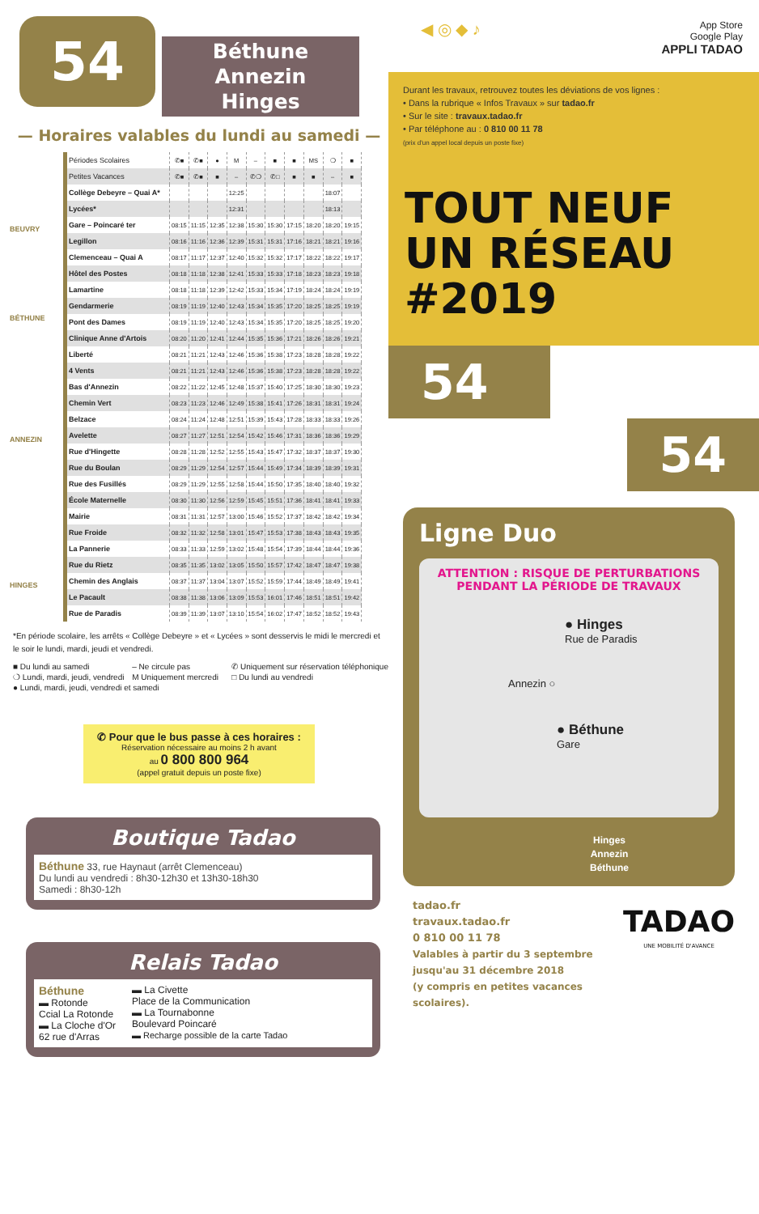54
Béthune
Annezin
Hinges
— Horaires valables du lundi au samedi —
BEUVRY
BÉTHUNE
ANNEZIN
HINGES
| Périodes Scolaires | ✆■ | ✆■ | ● | M | – | ■ | ■ | MS | ❍ | ■ |
| Petites Vacances | ✆■ | ✆■ | ■ | – | ✆❍ | ✆□ | ■ | ■ | – | ■ |
| Collège Debeyre – Quai A* | | | | 12:25 | | | | | 18:07 | |
| Lycées* | | | | 12:31 | | | | | 18:13 | |
| Gare – Poincaré ter | 08:15 | 11:15 | 12:35 | 12:38 | 15:30 | 15:30 | 17:15 | 18:20 | 18:20 | 19:15 |
| Legillon | 08:16 | 11:16 | 12:36 | 12:39 | 15:31 | 15:31 | 17:16 | 18:21 | 18:21 | 19:16 |
| Clemenceau – Quai A | 08:17 | 11:17 | 12:37 | 12:40 | 15:32 | 15:32 | 17:17 | 18:22 | 18:22 | 19:17 |
| Hôtel des Postes | 08:18 | 11:18 | 12:38 | 12:41 | 15:33 | 15:33 | 17:18 | 18:23 | 18:23 | 19:18 |
| Lamartine | 08:18 | 11:18 | 12:39 | 12:42 | 15:33 | 15:34 | 17:19 | 18:24 | 18:24 | 19:19 |
| Gendarmerie | 08:19 | 11:19 | 12:40 | 12:43 | 15:34 | 15:35 | 17:20 | 18:25 | 18:25 | 19:19 |
| Pont des Dames | 08:19 | 11:19 | 12:40 | 12:43 | 15:34 | 15:35 | 17:20 | 18:25 | 18:25 | 19:20 |
| Clinique Anne d'Artois | 08:20 | 11:20 | 12:41 | 12:44 | 15:35 | 15:36 | 17:21 | 18:26 | 18:26 | 19:21 |
| Liberté | 08:21 | 11:21 | 12:43 | 12:46 | 15:36 | 15:38 | 17:23 | 18:28 | 18:28 | 19:22 |
| 4 Vents | 08:21 | 11:21 | 12:43 | 12:46 | 15:36 | 15:38 | 17:23 | 18:28 | 18:28 | 19:22 |
| Bas d'Annezin | 08:22 | 11:22 | 12:45 | 12:48 | 15:37 | 15:40 | 17:25 | 18:30 | 18:30 | 19:23 |
| Chemin Vert | 08:23 | 11:23 | 12:46 | 12:49 | 15:38 | 15:41 | 17:26 | 18:31 | 18:31 | 19:24 |
| Belzace | 08:24 | 11:24 | 12:48 | 12:51 | 15:39 | 15:43 | 17:28 | 18:33 | 18:33 | 19:26 |
| Avelette | 08:27 | 11:27 | 12:51 | 12:54 | 15:42 | 15:46 | 17:31 | 18:36 | 18:36 | 19:29 |
| Rue d'Hingette | 08:28 | 11:28 | 12:52 | 12:55 | 15:43 | 15:47 | 17:32 | 18:37 | 18:37 | 19:30 |
| Rue du Boulan | 08:29 | 11:29 | 12:54 | 12:57 | 15:44 | 15:49 | 17:34 | 18:39 | 18:39 | 19:31 |
| Rue des Fusillés | 08:29 | 11:29 | 12:55 | 12:58 | 15:44 | 15:50 | 17:35 | 18:40 | 18:40 | 19:32 |
| École Maternelle | 08:30 | 11:30 | 12:56 | 12:59 | 15:45 | 15:51 | 17:36 | 18:41 | 18:41 | 19:33 |
| Mairie | 08:31 | 11:31 | 12:57 | 13:00 | 15:46 | 15:52 | 17:37 | 18:42 | 18:42 | 19:34 |
| Rue Froide | 08:32 | 11:32 | 12:58 | 13:01 | 15:47 | 15:53 | 17:38 | 18:43 | 18:43 | 19:35 |
| La Pannerie | 08:33 | 11:33 | 12:59 | 13:02 | 15:48 | 15:54 | 17:39 | 18:44 | 18:44 | 19:36 |
| Rue du Rietz | 08:35 | 11:35 | 13:02 | 13:05 | 15:50 | 15:57 | 17:42 | 18:47 | 18:47 | 19:38 |
| Chemin des Anglais | 08:37 | 11:37 | 13:04 | 13:07 | 15:52 | 15:59 | 17:44 | 18:49 | 18:49 | 19:41 |
| Le Pacault | 08:38 | 11:38 | 13:06 | 13:09 | 15:53 | 16:01 | 17:46 | 18:51 | 18:51 | 19:42 |
| Rue de Paradis | 08:39 | 11:39 | 13:07 | 13:10 | 15:54 | 16:02 | 17:47 | 18:52 | 18:52 | 19:43 |
*En période scolaire, les arrêts « Collège Debeyre » et « Lycées » sont desservis le midi le mercredi et le soir le lundi, mardi, jeudi et vendredi.
■ Du lundi au samedi – Ne circule pas ✆ Uniquement sur réservation téléphonique ❍ Lundi, mardi, jeudi, vendredi M Uniquement mercredi □ Du lundi au vendredi ● Lundi, mardi, jeudi, vendredi et samedi
✆ Pour que le bus passe à ces horaires :
Réservation nécessaire au moins 2 h avant
au 0 800 800 964
(appel gratuit depuis un poste fixe)
Boutique Tadao
Béthune 33, rue Haynaut (arrêt Clemenceau)
Du lundi au vendredi : 8h30-12h30 et 13h30-18h30
Samedi : 8h30-12h
Relais Tadao
Béthune
▬ Rotonde
Ccial La Rotonde
▬ La Cloche d'Or
62 rue d'Arras
▬ La Civette
Place de la Communication
▬ La Tournabonne
Boulevard Poincaré
▬ Recharge possible de la carte Tadao
◀ ◎ ◆ ♪
App Store
Google Play
APPLI TADAO
Durant les travaux, retrouvez toutes les déviations de vos lignes :
• Dans la rubrique « Infos Travaux » sur tadao.fr
• Sur le site : travaux.tadao.fr
• Par téléphone au : 0 810 00 11 78
(prix d'un appel local depuis un poste fixe)
TOUT NEUF
UN RÉSEAU
#2019
54
54
Ligne Duo
ATTENTION : RISQUE DE PERTURBATIONS
PENDANT LA PÉRIODE DE TRAVAUX
● Hinges
Rue de Paradis
Annezin ○
● Béthune
Gare
Hinges
Annezin
Béthune
tadao.fr
travaux.tadao.fr
0 810 00 11 78
Valables à partir du 3 septembre
jusqu'au 31 décembre 2018
(y compris en petites vacances scolaires).
TADAO
UNE MOBILITÉ D'AVANCE